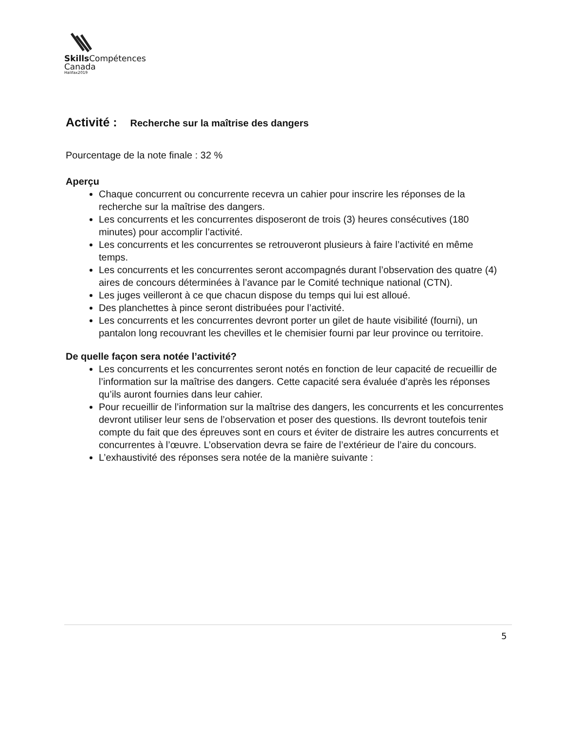Skills Compétences
Canada
Halifax2019
Activité : Recherche sur la maîtrise des dangers
Pourcentage de la note finale : 32 %
Aperçu
Chaque concurrent ou concurrente recevra un cahier pour inscrire les réponses de la recherche sur la maîtrise des dangers.
Les concurrents et les concurrentes disposeront de trois (3) heures consécutives (180 minutes) pour accomplir l’activité.
Les concurrents et les concurrentes se retrouveront plusieurs à faire l’activité en même temps.
Les concurrents et les concurrentes seront accompagnés durant l’observation des quatre (4) aires de concours déterminées à l’avance par le Comité technique national (CTN).
Les juges veilleront à ce que chacun dispose du temps qui lui est alloué.
Des planchettes à pince seront distribuées pour l’activité.
Les concurrents et les concurrentes devront porter un gilet de haute visibilité (fourni), un pantalon long recouvrant les chevilles et le chemisier fourni par leur province ou territoire.
De quelle façon sera notée l’activité?
Les concurrents et les concurrentes seront notés en fonction de leur capacité de recueillir de l’information sur la maîtrise des dangers. Cette capacité sera évaluée d’après les réponses qu’ils auront fournies dans leur cahier.
Pour recueillir de l’information sur la maîtrise des dangers, les concurrents et les concurrentes devront utiliser leur sens de l’observation et poser des questions. Ils devront toutefois tenir compte du fait que des épreuves sont en cours et éviter de distraire les autres concurrents et concurrentes à l’œuvre. L’observation devra se faire de l’extérieur de l’aire du concours.
L’exhaustivité des réponses sera notée de la manière suivante :
5